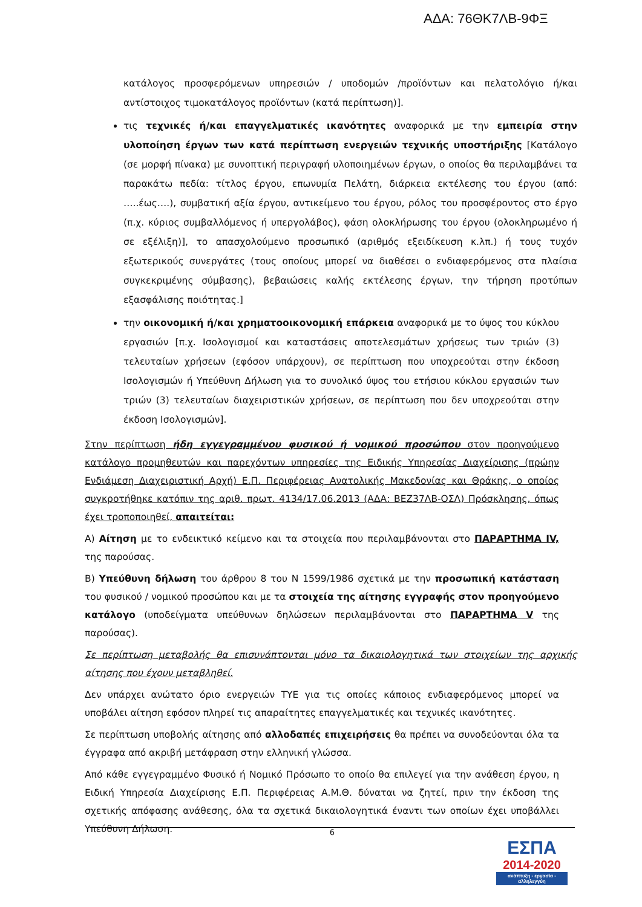ΑΔΑ: 76ΘΚ7ΛΒ-9ΦΞ
κατάλογος προσφερόμενων υπηρεσιών / υποδομών /προϊόντων και πελατολόγιο ή/και αντίστοιχος τιμοκατάλογος προϊόντων (κατά περίπτωση)].
τις τεχνικές ή/και επαγγελματικές ικανότητες αναφορικά με την εμπειρία στην υλοποίηση έργων των κατά περίπτωση ενεργειών τεχνικής υποστήριξης [Κατάλογο (σε μορφή πίνακα) με συνοπτική περιγραφή υλοποιημένων έργων, ο οποίος θα περιλαμβάνει τα παρακάτω πεδία: τίτλος έργου, επωνυμία Πελάτη, διάρκεια εκτέλεσης του έργου (από: …..έως….), συμβατική αξία έργου, αντικείμενο του έργου, ρόλος του προσφέροντος στο έργο (π.χ. κύριος συμβαλλόμενος ή υπεργολάβος), φάση ολοκλήρωσης του έργου (ολοκληρωμένο ή σε εξέλιξη)], το απασχολούμενο προσωπικό (αριθμός εξειδίκευση κ.λπ.) ή τους τυχόν εξωτερικούς συνεργάτες (τους οποίους μπορεί να διαθέσει ο ενδιαφερόμενος στα πλαίσια συγκεκριμένης σύμβασης), βεβαιώσεις καλής εκτέλεσης έργων, την τήρηση προτύπων εξασφάλισης ποιότητας.]
την οικονομική ή/και χρηματοοικονομική επάρκεια αναφορικά με το ύψος του κύκλου εργασιών [π.χ. Ισολογισμοί και καταστάσεις αποτελεσμάτων χρήσεως των τριών (3) τελευταίων χρήσεων (εφόσον υπάρχουν), σε περίπτωση που υποχρεούται στην έκδοση Ισολογισμών ή Υπεύθυνη Δήλωση για το συνολικό ύψος του ετήσιου κύκλου εργασιών των τριών (3) τελευταίων διαχειριστικών χρήσεων, σε περίπτωση που δεν υποχρεούται στην έκδοση Ισολογισμών].
Στην περίπτωση ήδη εγγεγραμμένου φυσικού ή νομικού προσώπου στον προηγούμενο κατάλογο προμηθευτών και παρεχόντων υπηρεσίες της Ειδικής Υπηρεσίας Διαχείρισης (πρώην Ενδιάμεση Διαχειριστική Αρχή) Ε.Π. Περιφέρειας Ανατολικής Μακεδονίας και Θράκης, ο οποίος συγκροτήθηκε κατόπιν της αριθ. πρωτ. 4134/17.06.2013 (ΑΔΑ: ΒΕΖ37ΛΒ-ΟΣΛ) Πρόσκλησης, όπως έχει τροποποιηθεί, απαιτείται:
Α) Αίτηση με το ενδεικτικό κείμενο και τα στοιχεία που περιλαμβάνονται στο ΠΑΡΑΡΤΗΜΑ IV, της παρούσας.
Β) Υπεύθυνη δήλωση του άρθρου 8 του Ν 1599/1986 σχετικά με την προσωπική κατάσταση του φυσικού / νομικού προσώπου και με τα στοιχεία της αίτησης εγγραφής στον προηγούμενο κατάλογο (υποδείγματα υπεύθυνων δηλώσεων περιλαμβάνονται στο ΠΑΡΑΡΤΗΜΑ V της παρούσας).
Σε περίπτωση μεταβολής θα επισυνάπτονται μόνο τα δικαιολογητικά των στοιχείων της αρχικής αίτησης που έχουν μεταβληθεί.
Δεν υπάρχει ανώτατο όριο ενεργειών ΤΥΕ για τις οποίες κάποιος ενδιαφερόμενος μπορεί να υποβάλει αίτηση εφόσον πληρεί τις απαραίτητες επαγγελματικές και τεχνικές ικανότητες.
Σε περίπτωση υποβολής αίτησης από αλλοδαπές επιχειρήσεις θα πρέπει να συνοδεύονται όλα τα έγγραφα από ακριβή μετάφραση στην ελληνική γλώσσα.
Από κάθε εγγεγραμμένο Φυσικό ή Νομικό Πρόσωπο το οποίο θα επιλεγεί για την ανάθεση έργου, η Ειδική Υπηρεσία Διαχείρισης Ε.Π. Περιφέρειας Α.Μ.Θ. δύναται να ζητεί, πριν την έκδοση της σχετικής απόφασης ανάθεσης, όλα τα σχετικά δικαιολογητικά έναντι των οποίων έχει υποβάλλει Υπεύθυνη Δήλωση.
6
ΕΣΠΑ
2014-2020
ανάπτυξη - εργασία - αλληλεγγύη